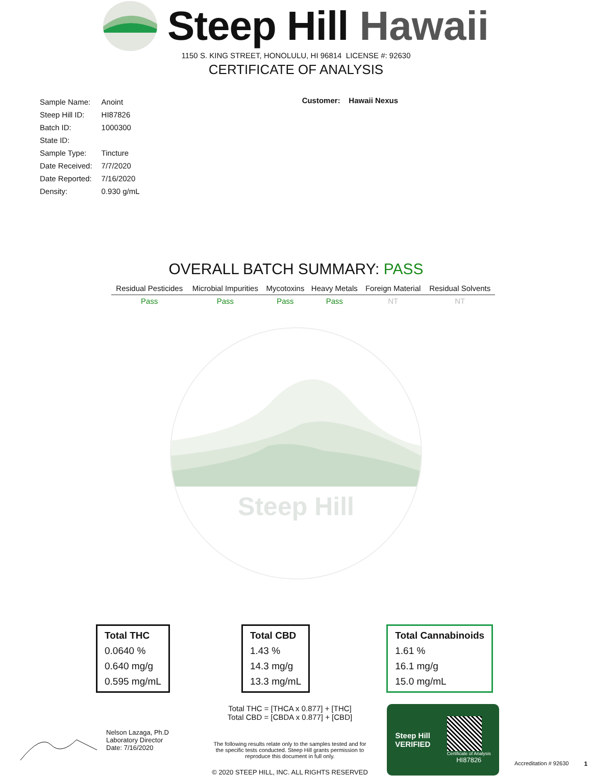Steep Hill Hawaii
1150 S. KING STREET, HONOLULU, HI 96814 LICENSE #: 92630
CERTIFICATE OF ANALYSIS
| Sample Name: | Anoint |
| Steep Hill ID: | HI87826 |
| Batch ID: | 1000300 |
| State ID: | |
| Sample Type: | Tincture |
| Date Received: | 7/7/2020 |
| Date Reported: | 7/16/2020 |
| Density: | 0.930 g/mL |
Customer: Hawaii Nexus
OVERALL BATCH SUMMARY: PASS
| Residual Pesticides | Microbial Impurities | Mycotoxins | Heavy Metals | Foreign Material | Residual Solvents |
| --- | --- | --- | --- | --- | --- |
| Pass | Pass | Pass | Pass | NT | NT |
Steep Hill
Total THC
0.0640 %
0.640 mg/g
0.595 mg/mL
Total CBD
1.43 %
14.3 mg/g
13.3 mg/mL
Total Cannabinoids
1.61 %
16.1 mg/g
15.0 mg/mL
Nelson Lazaga, Ph.D
Laboratory Director
Date: 7/16/2020
Total THC = [THCA x 0.877] + [THC]
Total CBD = [CBDA x 0.877] + [CBD]
The following results relate only to the samples tested and for
the specific tests conducted. Steep Hill grants permission to
reproduce this document in full only.
© 2020 STEEP HILL, INC. ALL RIGHTS RESERVED
Steep Hill
VERIFIED
Certificate of Analysis
HI87826
Accreditation # 92630 1